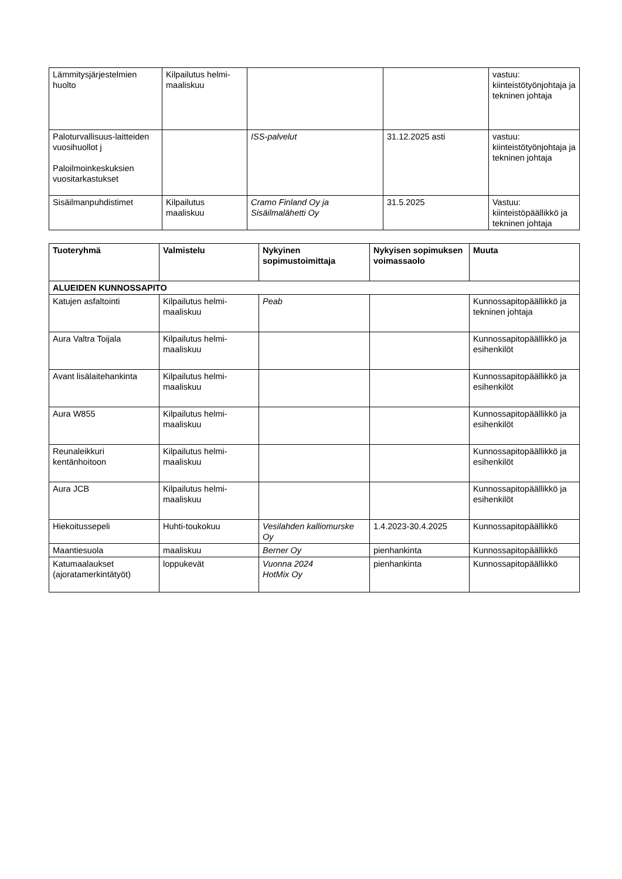| Lämmitysjärjestelmien huolto | Kilpailutus helmi-maaliskuu | | | vastuu: kiinteistötyönjohtaja ja tekninen johtaja |
| Paloturvallisuus-laitteiden vuosihuollot j Paloilmoinkeskuksien vuositarkastukset | | ISS-palvelut | 31.12.2025 asti | vastuu: kiinteistötyönjohtaja ja tekninen johtaja |
| Sisäilmanpuhdistimet | Kilpailutus maaliskuu | Cramo Finland Oy ja Sisäilmalähetti Oy | 31.5.2025 | Vastuu: kiinteistöpäällikkö ja tekninen johtaja |
| Tuoteryhmä | Valmistelu | Nykyinen sopimustoimittaja | Nykyisen sopimuksen voimassaolo | Muuta |
| --- | --- | --- | --- | --- |
| ALUEIDEN KUNNOSSAPITO | | | | |
| Katujen asfaltointi | Kilpailutus helmi-maaliskuu | Peab | | Kunnossapitopäällikkö ja tekninen johtaja |
| Aura Valtra Toijala | Kilpailutus helmi-maaliskuu | | | Kunnossapitopäällikkö ja esihenkilöt |
| Avant lisälaitehankinta | Kilpailutus helmi-maaliskuu | | | Kunnossapitopäällikkö ja esihenkilöt |
| Aura W855 | Kilpailutus helmi-maaliskuu | | | Kunnossapitopäällikkö ja esihenkilöt |
| Reunaleikkuri kentänhoitoon | Kilpailutus helmi-maaliskuu | | | Kunnossapitopäällikkö ja esihenkilöt |
| Aura JCB | Kilpailutus helmi-maaliskuu | | | Kunnossapitopäällikkö ja esihenkilöt |
| Hiekoitussepeli | Huhti-toukokuu | Vesilahden kalliomurske Oy | 1.4.2023-30.4.2025 | Kunnossapitopäällikkö |
| Maantiesuola | maaliskuu | Berner Oy | pienhankinta | Kunnossapitopäällikkö |
| Katumaalaukset (ajoratamerkintätyöt) | loppukevät | Vuonna 2024 HotMix Oy | pienhankinta | Kunnossapitopäällikkö |